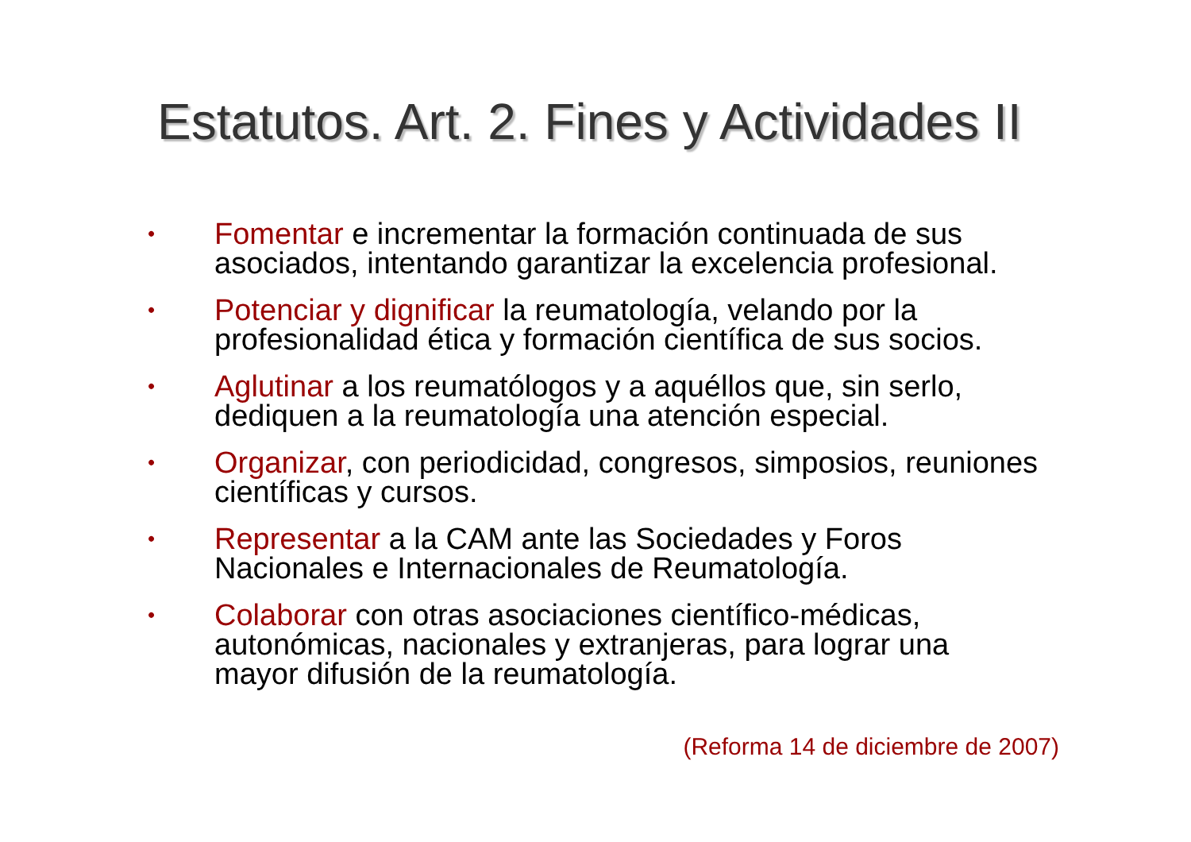Estatutos. Art. 2. Fines y Actividades II
• Fomentar e incrementar la formación continuada de sus asociados, intentando garantizar la excelencia profesional.
• Potenciar y dignificar la reumatología, velando por la profesionalidad ética y formación científica de sus socios.
• Aglutinar a los reumatólogos y a aquéllos que, sin serlo, dediquen a la reumatología una atención especial.
• Organizar, con periodicidad, congresos, simposios, reuniones científicas y cursos.
• Representar a la CAM ante las Sociedades y Foros Nacionales e Internacionales de Reumatología.
• Colaborar con otras asociaciones científico-médicas, autonómicas, nacionales y extranjeras, para lograr una mayor difusión de la reumatología.
(Reforma 14 de diciembre de 2007)